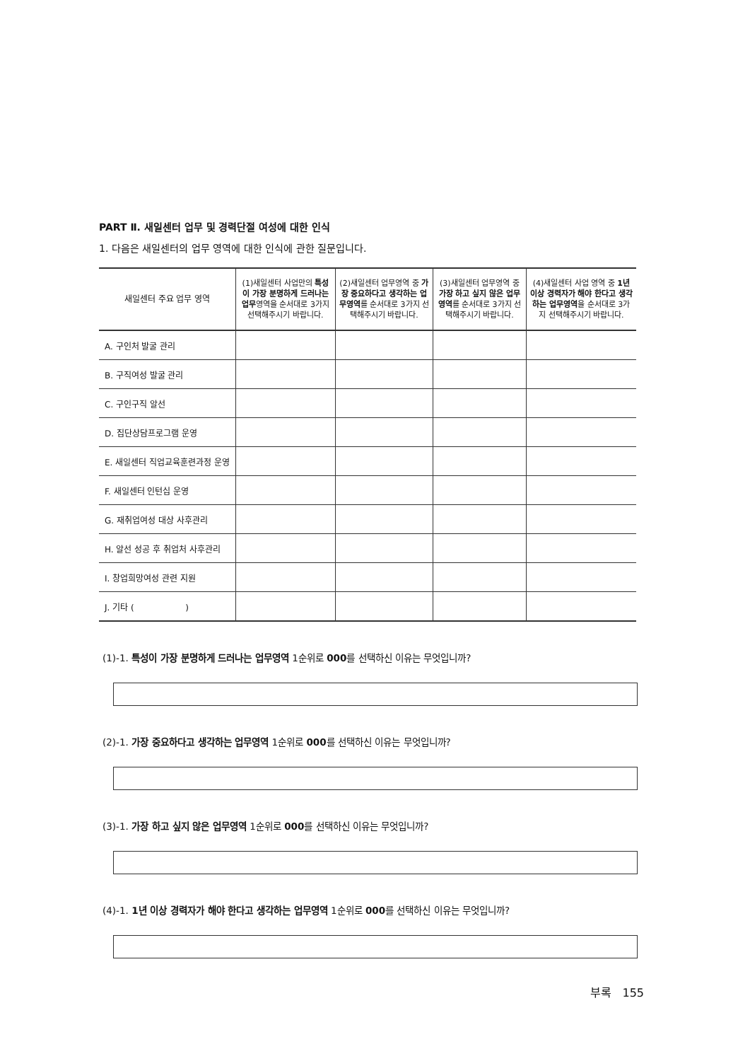PART Ⅱ. 새일센터 업무 및 경력단절 여성에 대한 인식
1. 다음은 새일센터의 업무 영역에 대한 인식에 관한 질문입니다.
| 새일센터 주요 업무 영역 | (1)새일센터 사업만의 특성이 가장 분명하게 드러나는 업무 영역을 순서대로 3가지 선택해주시기 바랍니다. | (2)새일센터 업무영역 중 가장 중요하다고 생각하는 업무영역 를 순서대로 3가지 선택해주시기 바랍니다. | (3)새일센터 업무영역 중 가장 하고 싶지 않은 업무영역 를 순서대로 3가지 선택해주시기 바랍니다. | (4)새일센터 사업 영역 중 1년 이상 경력자가 해야 한다고 생각하는 업무영역 을 순서대로 3가지 선택해주시기 바랍니다. |
| --- | --- | --- | --- | --- |
| A. 구인처 발굴 관리 | | | | |
| B. 구직여성 발굴 관리 | | | | |
| C. 구인구직 알선 | | | | |
| D. 집단상담프로그램 운영 | | | | |
| E. 새일센터 직업교육훈련과정 운영 | | | | |
| F. 새일센터 인턴십 운영 | | | | |
| G. 재취업여성 대상 사후관리 | | | | |
| H. 알선 성공 후 취업처 사후관리 | | | | |
| I. 창업희망여성 관련 지원 | | | | |
| J. 기타 ( ) | | | | |
(1)-1. 특성이 가장 분명하게 드러나는 업무영역 1순위로 000를 선택하신 이유는 무엇입니까?
(2)-1. 가장 중요하다고 생각하는 업무영역 1순위로 000를 선택하신 이유는 무엇입니까?
(3)-1. 가장 하고 싶지 않은 업무영역 1순위로 000를 선택하신 이유는 무엇입니까?
(4)-1. 1년 이상 경력자가 해야 한다고 생각하는 업무영역 1순위로 000를 선택하신 이유는 무엇입니까?
부록 155